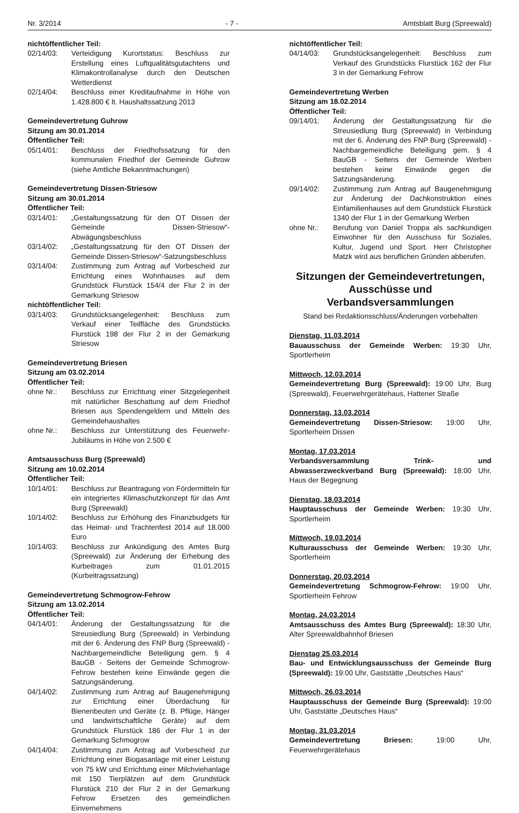Nr. 3/2014 - 7 - Amtsblatt Burg (Spreewald)
nichtöffentlicher Teil:
02/14/03: Verteidigung Kurortstatus: Beschluss zur Erstellung eines Luftqualitätsgutachtens und Klimakontrollanalyse durch den Deutschen Wetterdienst
02/14/04: Beschluss einer Kreditaufnahme in Höhe von 1.428.800 € lt. Haushaltssatzung 2013
Gemeindevertretung Guhrow
Sitzung am 30.01.2014
Öffentlicher Teil:
05/14/01: Beschluss der Friedhofssatzung für den kommunalen Friedhof der Gemeinde Guhrow (siehe Amtliche Bekanntmachungen)
Gemeindevertretung Dissen-Striesow
Sitzung am 30.01.2014
Öffentlicher Teil:
03/14/01: „Gestaltungssatzung für den OT Dissen der Gemeinde Dissen-Striesow“-Abwägungsbeschluss
03/14/02: „Gestaltungssatzung für den OT Dissen der Gemeinde Dissen-Striesow“-Satzungsbeschluss
03/14/04: Zustimmung zum Antrag auf Vorbescheid zur Errichtung eines Wohnhauses auf dem Grundstück Flurstück 154/4 der Flur 2 in der Gemarkung Striesow
nichtöffentlicher Teil:
03/14/03: Grundstücksangelegenheit: Beschluss zum Verkauf einer Teilfläche des Grundstücks Flurstück 198 der Flur 2 in der Gemarkung Striesow
Gemeindevertretung Briesen
Sitzung am 03.02.2014
Öffentlicher Teil:
ohne Nr.: Beschluss zur Errichtung einer Sitzgelegenheit mit natürlicher Beschattung auf dem Friedhof Briesen aus Spendengeldern und Mitteln des Gemeindehaushaltes
ohne Nr.: Beschluss zur Unterstützung des Feuerwehr-Jubiläums in Höhe von 2.500 €
Amtsausschuss Burg (Spreewald)
Sitzung am 10.02.2014
Öffentlicher Teil:
10/14/01: Beschluss zur Beantragung von Fördermitteln für ein integriertes Klimaschutzkonzept für das Amt Burg (Spreewald)
10/14/02: Beschluss zur Erhöhung des Finanzbudgets für das Heimat- und Trachtenfest 2014 auf 18.000 Euro
10/14/03: Beschluss zur Ankündigung des Amtes Burg (Spreewald) zur Änderung der Erhebung des Kurbeitrages zum 01.01.2015 (Kurbeitragssatzung)
Gemeindevertretung Schmogrow-Fehrow
Sitzung am 13.02.2014
Öffentlicher Teil:
04/14/01: Änderung der Gestaltungssatzung für die Streusiedlung Burg (Spreewald) in Verbindung mit der 6. Änderung des FNP Burg (Spreewald) - Nachbargemeindliche Beteiligung gem. § 4 BauGB - Seitens der Gemeinde Schmogrow-Fehrow bestehen keine Einwände gegen die Satzungsänderung.
04/14/02: Zustimmung zum Antrag auf Baugenehmigung zur Errichtung einer Überdachung für Bienenbeuten und Geräte (z. B. Pflüge, Hänger und landwirtschaftliche Geräte) auf dem Grundstück Flurstück 186 der Flur 1 in der Gemarkung Schmogrow
04/14/04: Zustimmung zum Antrag auf Vorbescheid zur Errichtung einer Biogasanlage mit einer Leistung von 75 kW und Errichtung einer Milchviehanlage mit 150 Tierplätzen auf dem Grundstück Flurstück 210 der Flur 2 in der Gemarkung Fehrow Ersetzen des gemeindlichen Einvernehmens
nichtöffentlicher Teil:
04/14/03: Grundstücksangelegenheit: Beschluss zum Verkauf des Grundstücks Flurstück 162 der Flur 3 in der Gemarkung Fehrow
Gemeindevertretung Werben
Sitzung am 18.02.2014
Öffentlicher Teil:
09/14/01: Änderung der Gestaltungssatzung für die Streusiedlung Burg (Spreewald) in Verbindung mit der 6. Änderung des FNP Burg (Spreewald) - Nachbargemeindliche Beteiligung gem. § 4 BauGB - Seitens der Gemeinde Werben bestehen keine Einwände gegen die Satzungsänderung.
09/14/02: Zustimmung zum Antrag auf Baugenehmigung zur Änderung der Dachkonstruktion eines Einfamilienhauses auf dem Grundstück Flurstück 1340 der Flur 1 in der Gemarkung Werben
ohne Nr.: Berufung von Daniel Troppa als sachkundigen Einwohner für den Ausschuss für Soziales, Kultur, Jugend und Sport. Herr Christopher Matzk wird aus beruflichen Gründen abberufen.
Sitzungen der Gemeindevertretungen, Ausschüsse und Verbandsversammlungen
Stand bei Redaktionsschluss/Änderungen vorbehalten
Dienstag, 11.03.2014
Bauausschuss der Gemeinde Werben: 19:30 Uhr, Sportlerheim
Mittwoch, 12.03.2014
Gemeindevertretung Burg (Spreewald): 19:00 Uhr, Burg (Spreewald), Feuerwehrgerätehaus, Hattener Straße
Donnerstag, 13.03.2014
Gemeindevertretung Dissen-Striesow: 19:00 Uhr, Sportlerheim Dissen
Montag, 17.03.2014
Verbandsversammlung Trink- und Abwasserzweckverband Burg (Spreewald): 18:00 Uhr, Haus der Begegnung
Dienstag, 18.03.2014
Hauptausschuss der Gemeinde Werben: 19:30 Uhr, Sportlerheim
Mittwoch, 19.03.2014
Kulturausschuss der Gemeinde Werben: 19:30 Uhr, Sportlerheim
Donnerstag, 20.03.2014
Gemeindevertretung Schmogrow-Fehrow: 19:00 Uhr, Sportlerheim Fehrow
Montag, 24.03.2014
Amtsausschuss des Amtes Burg (Spreewald): 18:30 Uhr, Alter Spreewaldbahnhof Briesen
Dienstag 25.03.2014
Bau- und Entwicklungsausschuss der Gemeinde Burg (Spreewald): 19:00 Uhr, Gaststätte „Deutsches Haus“
Mittwoch, 26.03.2014
Hauptausschuss der Gemeinde Burg (Spreewald): 19:00 Uhr, Gaststätte „Deutsches Haus“
Montag, 31.03.2014
Gemeindevertretung Briesen: 19:00 Uhr, Feuerwehrgerätehaus